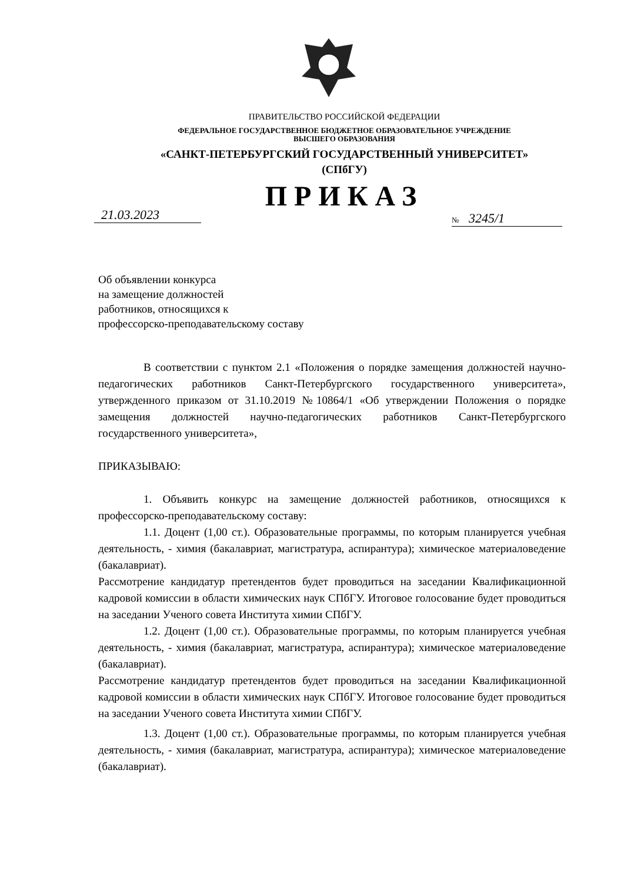ПРАВИТЕЛЬСТВО РОССИЙСКОЙ ФЕДЕРАЦИИ
ФЕДЕРАЛЬНОЕ ГОСУДАРСТВЕННОЕ БЮДЖЕТНОЕ ОБРАЗОВАТЕЛЬНОЕ УЧРЕЖДЕНИЕ
ВЫСШЕГО ОБРАЗОВАНИЯ
«САНКТ-ПЕТЕРБУРГСКИЙ ГОСУДАРСТВЕННЫЙ УНИВЕРСИТЕТ»
(СПбГУ)
ПРИКАЗ
21.03.2023 № 3245/1
Об объявлении конкурса
на замещение должностей
работников, относящихся к
профессорско-преподавательскому составу
В соответствии с пунктом 2.1 «Положения о порядке замещения должностей научно-педагогических работников Санкт-Петербургского государственного университета», утвержденного приказом от 31.10.2019 №10864/1 «Об утверждении Положения о порядке замещения должностей научно-педагогических работников Санкт-Петербургского государственного университета»,
ПРИКАЗЫВАЮ:
1. Объявить конкурс на замещение должностей работников, относящихся к профессорско-преподавательскому составу:
1.1. Доцент (1,00 ст.). Образовательные программы, по которым планируется учебная деятельность, - химия (бакалавриат, магистратура, аспирантура); химическое материаловедение (бакалавриат).
Рассмотрение кандидатур претендентов будет проводиться на заседании Квалификационной кадровой комиссии в области химических наук СПбГУ. Итоговое голосование будет проводиться на заседании Ученого совета Института химии СПбГУ.
1.2. Доцент (1,00 ст.). Образовательные программы, по которым планируется учебная деятельность, - химия (бакалавриат, магистратура, аспирантура); химическое материаловедение (бакалавриат).
Рассмотрение кандидатур претендентов будет проводиться на заседании Квалификационной кадровой комиссии в области химических наук СПбГУ. Итоговое голосование будет проводиться на заседании Ученого совета Института химии СПбГУ.
1.3. Доцент (1,00 ст.). Образовательные программы, по которым планируется учебная деятельность, - химия (бакалавриат, магистратура, аспирантура); химическое материаловедение (бакалавриат).